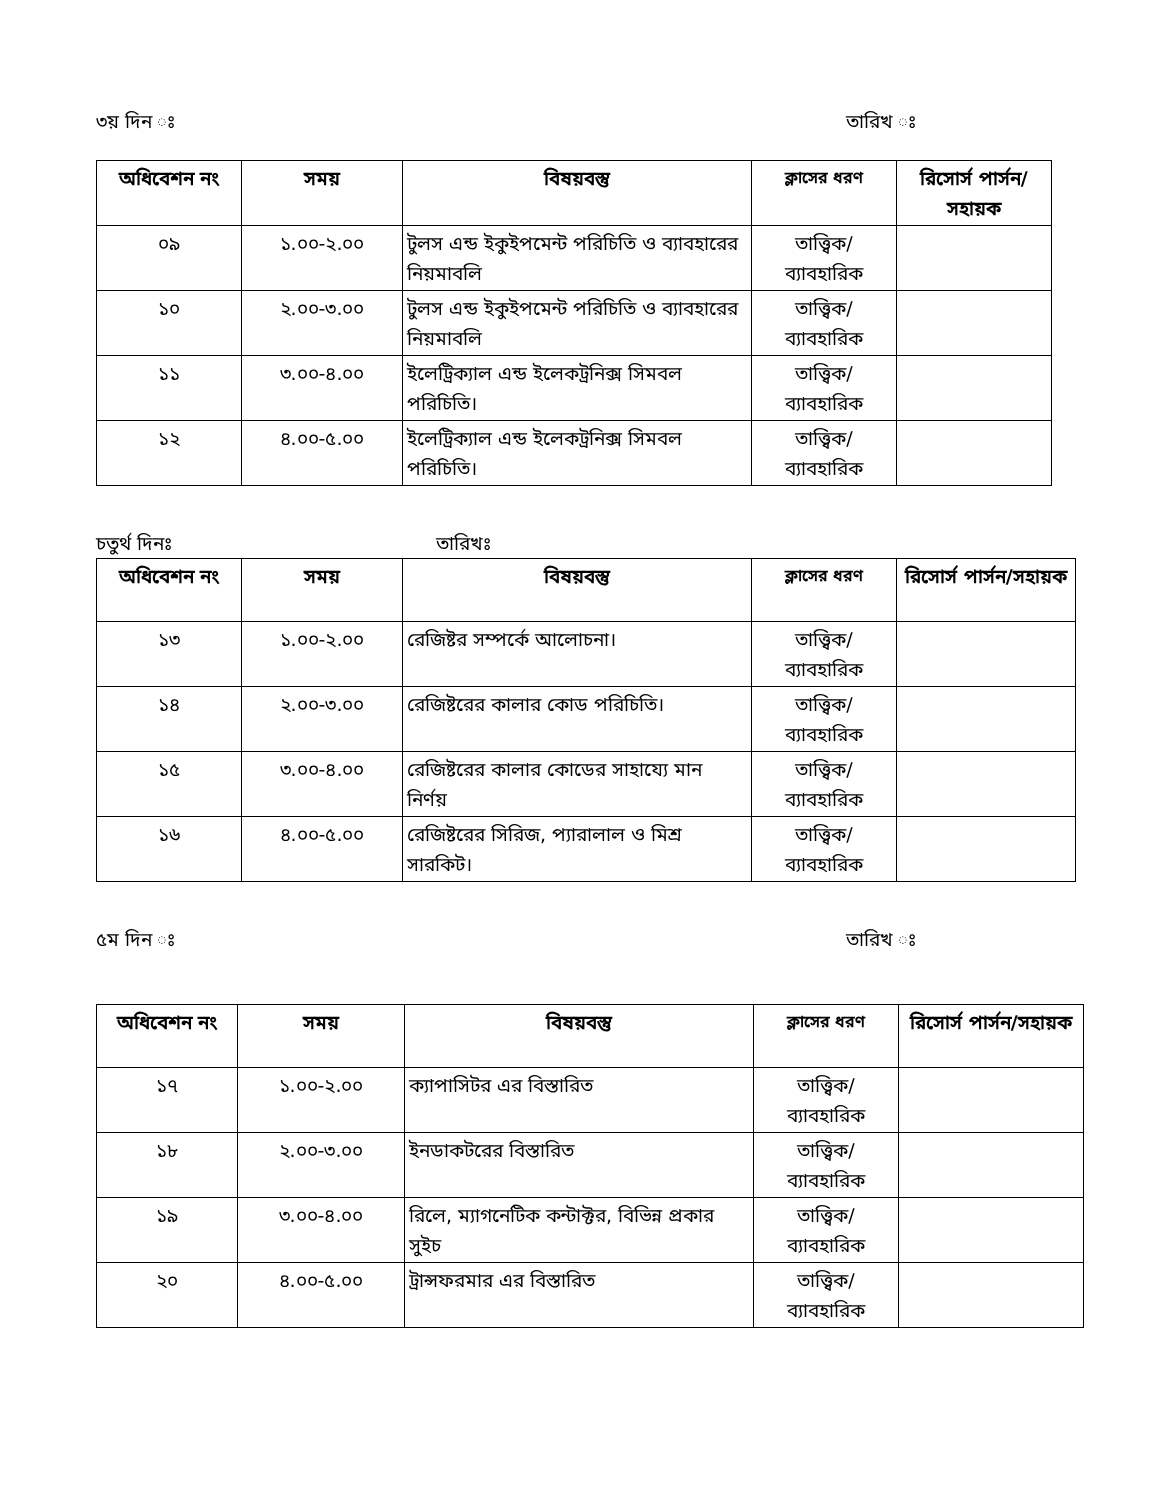৩য় দিন ঃ তারিখ ঃ
| অধিবেশন নং | সময় | বিষয়বস্তু | ক্লাসের ধরণ | রিসোর্স পার্সন/সহায়ক |
| --- | --- | --- | --- | --- |
| ০৯ | ১.০০-২.০০ | টুলস এন্ড ইকুইপমেন্ট পরিচিতি ও ব্যাবহারের নিয়মাবলি | তাত্ত্বিক/ ব্যাবহারিক | |
| ১০ | ২.০০-৩.০০ | টুলস এন্ড ইকুইপমেন্ট পরিচিতি ও ব্যাবহারের নিয়মাবলি | তাত্ত্বিক/ ব্যাবহারিক | |
| ১১ | ৩.০০-৪.০০ | ইলেট্রিক্যাল এন্ড ইলেকট্রনিক্স সিমবল পরিচিতি। | তাত্ত্বিক/ ব্যাবহারিক | |
| ১২ | ৪.০০-৫.০০ | ইলেট্রিক্যাল এন্ড ইলেকট্রনিক্স সিমবল পরিচিতি। | তাত্ত্বিক/ ব্যাবহারিক | |
চতুর্থ দিনঃ তারিখঃ
| অধিবেশন নং | সময় | বিষয়বস্তু | ক্লাসের ধরণ | রিসোর্স পার্সন/সহায়ক |
| --- | --- | --- | --- | --- |
| ১৩ | ১.০০-২.০০ | রেজিষ্টর সম্পর্কে আলোচনা। | তাত্ত্বিক/ ব্যাবহারিক | |
| ১৪ | ২.০০-৩.০০ | রেজিষ্টরের কালার কোড পরিচিতি। | তাত্ত্বিক/ ব্যাবহারিক | |
| ১৫ | ৩.০০-৪.০০ | রেজিষ্টরের কালার কোডের সাহায্যে মান নির্ণয় | তাত্ত্বিক/ ব্যাবহারিক | |
| ১৬ | ৪.০০-৫.০০ | রেজিষ্টরের সিরিজ, প্যারালাল ও মিশ্র সারকিট। | তাত্ত্বিক/ ব্যাবহারিক | |
৫ম দিন ঃ তারিখ ঃ
| অধিবেশন নং | সময় | বিষয়বস্তু | ক্লাসের ধরণ | রিসোর্স পার্সন/সহায়ক |
| --- | --- | --- | --- | --- |
| ১৭ | ১.০০-২.০০ | ক্যাপাসিটর এর বিস্তারিত | তাত্ত্বিক/ ব্যাবহারিক | |
| ১৮ | ২.০০-৩.০০ | ইনডাকটরের বিস্তারিত | তাত্ত্বিক/ ব্যাবহারিক | |
| ১৯ | ৩.০০-৪.০০ | রিলে, ম্যাগনেটিক কন্টাক্টর, বিভিন্ন প্রকার সুইচ | তাত্ত্বিক/ ব্যাবহারিক | |
| ২০ | ৪.০০-৫.০০ | ট্রান্সফরমার এর বিস্তারিত | তাত্ত্বিক/ ব্যাবহারিক | |